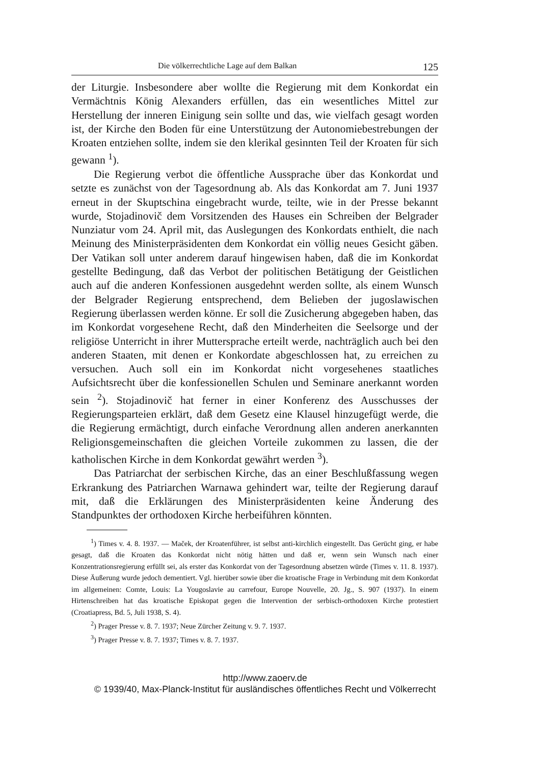Die völkerrechtliche Lage auf dem Balkan 125
der Liturgie. Insbesondere aber wollte die Regierung mit dem Konkordat ein Vermächtnis König Alexanders erfüllen, das ein wesentliches Mittel zur Herstellung der inneren Einigung sein sollte und das, wie vielfach gesagt worden ist, der Kirche den Boden für eine Unterstützung der Autonomiebestrebungen der Kroaten entziehen sollte, indem sie den klerikal gesinnten Teil der Kroaten für sich gewann <sup>1</sup>).
Die Regierung verbot die öffentliche Aussprache über das Konkordat und setzte es zunächst von der Tagesordnung ab. Als das Konkordat am 7. Juni 1937 erneut in der Skuptschina eingebracht wurde, teilte, wie in der Presse bekannt wurde, Stojadinovič dem Vorsitzenden des Hauses ein Schreiben der Belgrader Nunziatur vom 24. April mit, das Auslegungen des Konkordats enthielt, die nach Meinung des Ministerpräsidenten dem Konkordat ein völlig neues Gesicht gäben. Der Vatikan soll unter anderem darauf hingewisen haben, daß die im Konkordat gestellte Bedingung, daß das Verbot der politischen Betätigung der Geistlichen auch auf die anderen Konfessionen ausgedehnt werden sollte, als einem Wunsch der Belgrader Regierung entsprechend, dem Belieben der jugoslawischen Regierung überlassen werden könne. Er soll die Zusicherung abgegeben haben, das im Konkordat vorgesehene Recht, daß den Minderheiten die Seelsorge und der religiöse Unterricht in ihrer Muttersprache erteilt werde, nachträglich auch bei den anderen Staaten, mit denen er Konkordate abgeschlossen hat, zu erreichen zu versuchen. Auch soll ein im Konkordat nicht vorgesehenes staatliches Aufsichtsrecht über die konfessionellen Schulen und Seminare anerkannt worden sein <sup>2</sup>). Stojadinovič hat ferner in einer Konferenz des Ausschusses der Regierungsparteien erklärt, daß dem Gesetz eine Klausel hinzugefügt werde, die die Regierung ermächtigt, durch einfache Verordnung allen anderen anerkannten Religionsgemeinschaften die gleichen Vorteile zukommen zu lassen, die der katholischen Kirche in dem Konkordat gewährt werden <sup>3</sup>).
Das Patriarchat der serbischen Kirche, das an einer Beschlußfassung wegen Erkrankung des Patriarchen Warnawa gehindert war, teilte der Regierung darauf mit, daß die Erklärungen des Ministerpräsidenten keine Änderung des Standpunktes der orthodoxen Kirche herbeiführen könnten.
<sup>1</sup>) Times v. 4. 8. 1937. — Maček, der Kroatenführer, ist selbst anti-kirchlich eingestellt. Das Gerücht ging, er habe gesagt, daß die Kroaten das Konkordat nicht nötig hätten und daß er, wenn sein Wunsch nach einer Konzentrationsregierung erfüllt sei, als erster das Konkordat von der Tagesordnung absetzen würde (Times v. 11. 8. 1937). Diese Äußerung wurde jedoch dementiert. Vgl. hierüber sowie über die kroatische Frage in Verbindung mit dem Konkordat im allgemeinen: Comte, Louis: La Yougoslavie au carrefour, Europe Nouvelle, 20. Jg., S. 907 (1937). In einem Hirtenschreiben hat das kroatische Episkopat gegen die Intervention der serbisch-orthodoxen Kirche protestiert (Croatiapress, Bd. 5, Juli 1938, S. 4).
<sup>2</sup>) Prager Presse v. 8. 7. 1937; Neue Zürcher Zeitung v. 9. 7. 1937.
<sup>3</sup>) Prager Presse v. 8. 7. 1937; Times v. 8. 7. 1937.
http://www.zaoerv.de
© 1939/40, Max-Planck-Institut für ausländisches öffentliches Recht und Völkerrecht